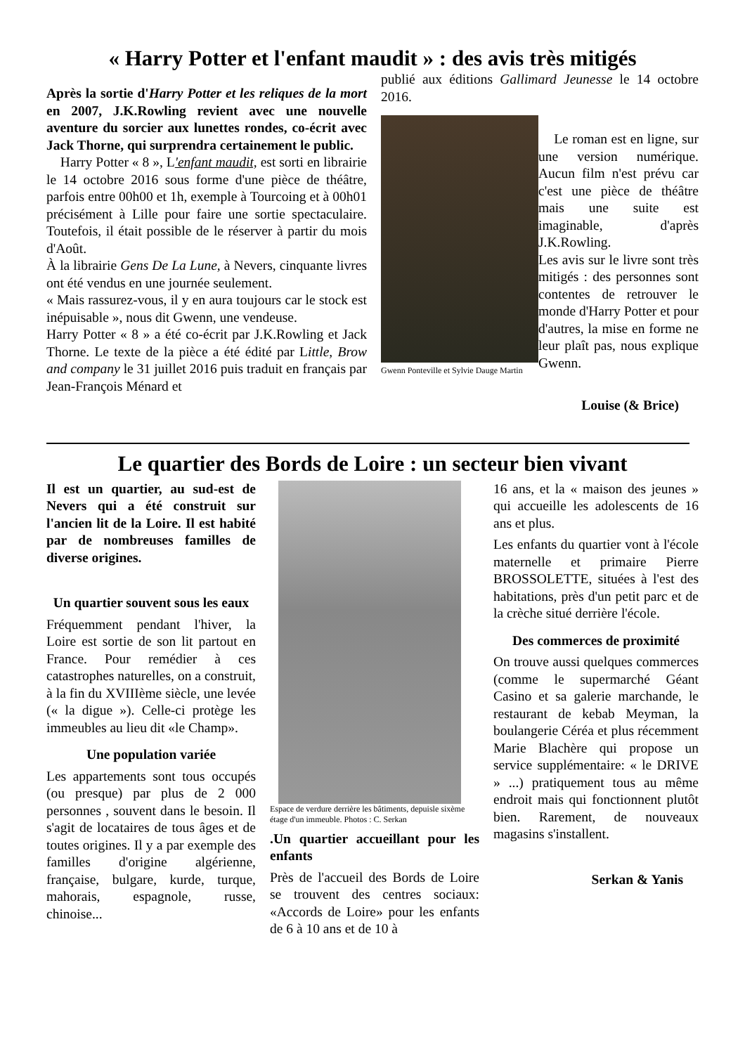« Harry Potter et l'enfant maudit » : des avis très mitigés
Après la sortie d'Harry Potter et les reliques de la mort en 2007, J.K.Rowling revient avec une nouvelle aventure du sorcier aux lunettes rondes, co-écrit avec Jack Thorne, qui surprendra certainement le public.
Harry Potter « 8 », L'enfant maudit, est sorti en librairie le 14 octobre 2016 sous forme d'une pièce de théâtre, parfois entre 00h00 et 1h, exemple à Tourcoing et à 00h01 précisément à Lille pour faire une sortie spectaculaire. Toutefois, il était possible de le réserver à partir du mois d'Août.
À la librairie Gens De La Lune, à Nevers, cinquante livres ont été vendus en une journée seulement.
« Mais rassurez-vous, il y en aura toujours car le stock est inépuisable », nous dit Gwenn, une vendeuse.
Harry Potter « 8 » a été co-écrit par J.K.Rowling et Jack Thorne. Le texte de la pièce a été édité par Little, Brow and company le 31 juillet 2016 puis traduit en français par Jean-François Ménard et
publié aux éditions Gallimard Jeunesse le 14 octobre 2016.
Gwenn Ponteville et Sylvie Dauge Martin
Le roman est en ligne, sur une version numérique. Aucun film n'est prévu car c'est une pièce de théâtre mais une suite est imaginable, d'après J.K.Rowling.
Les avis sur le livre sont très mitigés : des personnes sont contentes de retrouver le monde d'Harry Potter et pour d'autres, la mise en forme ne leur plaît pas, nous explique Gwenn.
Louise (& Brice)
Le quartier des Bords de Loire : un secteur bien vivant
Il est un quartier, au sud-est de Nevers qui a été construit sur l'ancien lit de la Loire. Il est habité par de nombreuses familles de diverse origines.
Un quartier souvent sous les eaux
Fréquemment pendant l'hiver, la Loire est sortie de son lit partout en France. Pour remédier à ces catastrophes naturelles, on a construit, à la fin du XVIIIème siècle, une levée (« la digue »). Celle-ci protège les immeubles au lieu dit «le Champ».
Une population variée
Les appartements sont tous occupés (ou presque) par plus de 2 000 personnes , souvent dans le besoin. Il s'agit de locataires de tous âges et de toutes origines. Il y a par exemple des familles d'origine algérienne, française, bulgare, kurde, turque, mahorais, espagnole, russe, chinoise...
Espace de verdure derrière les bâtiments, depuisle sixème étage d'un immeuble. Photos : C. Serkan
.Un quartier accueillant pour les enfants
Près de l'accueil des Bords de Loire se trouvent des centres sociaux: «Accords de Loire» pour les enfants de 6 à 10 ans et de 10 à
16 ans, et la « maison des jeunes » qui accueille les adolescents de 16 ans et plus.
Les enfants du quartier vont à l'école maternelle et primaire Pierre BROSSOLETTE, situées à l'est des habitations, près d'un petit parc et de la crèche situé derrière l'école.
Des commerces de proximité
On trouve aussi quelques commerces (comme le supermarché Géant Casino et sa galerie marchande, le restaurant de kebab Meyman, la boulangerie Céréa et plus récemment Marie Blachère qui propose un service supplémentaire: « le DRIVE » ...) pratiquement tous au même endroit mais qui fonctionnent plutôt bien. Rarement, de nouveaux magasins s'installent.
Serkan & Yanis